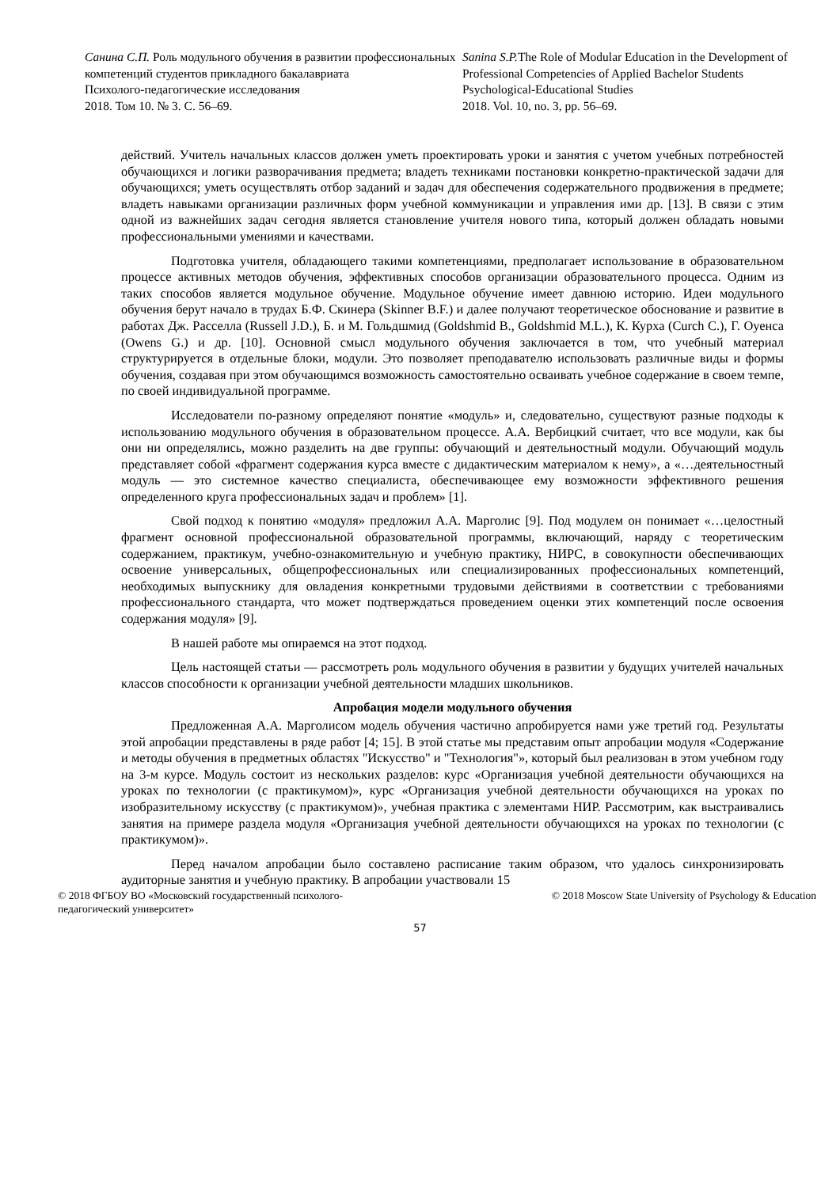Санина С.П. Роль модульного обучения в развитии профессиональных компетенций студентов прикладного бакалавриата
Психолого-педагогические исследования
2018. Том 10. № 3. С. 56–69.
Sanina S.P. The Role of Modular Education in the Development of Professional Competencies of Applied Bachelor Students
Psychological-Educational Studies
2018. Vol. 10, no. 3, pp. 56–69.
действий. Учитель начальных классов должен уметь проектировать уроки и занятия с учетом учебных потребностей обучающихся и логики разворачивания предмета; владеть техниками постановки конкретно-практической задачи для обучающихся; уметь осуществлять отбор заданий и задач для обеспечения содержательного продвижения в предмете; владеть навыками организации различных форм учебной коммуникации и управления ими др. [13]. В связи с этим одной из важнейших задач сегодня является становление учителя нового типа, который должен обладать новыми профессиональными умениями и качествами.
Подготовка учителя, обладающего такими компетенциями, предполагает использование в образовательном процессе активных методов обучения, эффективных способов организации образовательного процесса. Одним из таких способов является модульное обучение. Модульное обучение имеет давнюю историю. Идеи модульного обучения берут начало в трудах Б.Ф. Скинера (Skinner B.F.) и далее получают теоретическое обоснование и развитие в работах Дж. Расселла (Russell J.D.), Б. и М. Гольдшмид (Goldshmid B., Goldshmid M.L.), К. Курха (Curch C.), Г. Оуенса (Owens G.) и др. [10]. Основной смысл модульного обучения заключается в том, что учебный материал структурируется в отдельные блоки, модули. Это позволяет преподавателю использовать различные виды и формы обучения, создавая при этом обучающимся возможность самостоятельно осваивать учебное содержание в своем темпе, по своей индивидуальной программе.
Исследователи по-разному определяют понятие «модуль» и, следовательно, существуют разные подходы к использованию модульного обучения в образовательном процессе. А.А. Вербицкий считает, что все модули, как бы они ни определялись, можно разделить на две группы: обучающий и деятельностный модули. Обучающий модуль представляет собой «фрагмент содержания курса вместе с дидактическим материалом к нему», а «…деятельностный модуль — это системное качество специалиста, обеспечивающее ему возможности эффективного решения определенного круга профессиональных задач и проблем» [1].
Свой подход к понятию «модуля» предложил А.А. Марголис [9]. Под модулем он понимает «…целостный фрагмент основной профессиональной образовательной программы, включающий, наряду с теоретическим содержанием, практикум, учебно-ознакомительную и учебную практику, НИРС, в совокупности обеспечивающих освоение универсальных, общепрофессиональных или специализированных профессиональных компетенций, необходимых выпускнику для овладения конкретными трудовыми действиями в соответствии с требованиями профессионального стандарта, что может подтверждаться проведением оценки этих компетенций после освоения содержания модуля» [9].
В нашей работе мы опираемся на этот подход.
Цель настоящей статьи — рассмотреть роль модульного обучения в развитии у будущих учителей начальных классов способности к организации учебной деятельности младших школьников.
Апробация модели модульного обучения
Предложенная А.А. Марголисом модель обучения частично апробируется нами уже третий год. Результаты этой апробации представлены в ряде работ [4; 15]. В этой статье мы представим опыт апробации модуля «Содержание и методы обучения в предметных областях "Искусство" и "Технология"», который был реализован в этом учебном году на 3-м курсе. Модуль состоит из нескольких разделов: курс «Организация учебной деятельности обучающихся на уроках по технологии (с практикумом)», курс «Организация учебной деятельности обучающихся на уроках по изобразительному искусству (с практикумом)», учебная практика с элементами НИР. Рассмотрим, как выстраивались занятия на примере раздела модуля «Организация учебной деятельности обучающихся на уроках по технологии (с практикумом)».
Перед началом апробации было составлено расписание таким образом, что удалось синхронизировать аудиторные занятия и учебную практику. В апробации участвовали 15
© 2018 ФГБОУ ВО «Московский государственный психолого-
педагогический университет»
© 2018 Moscow State University of Psychology & Education
57